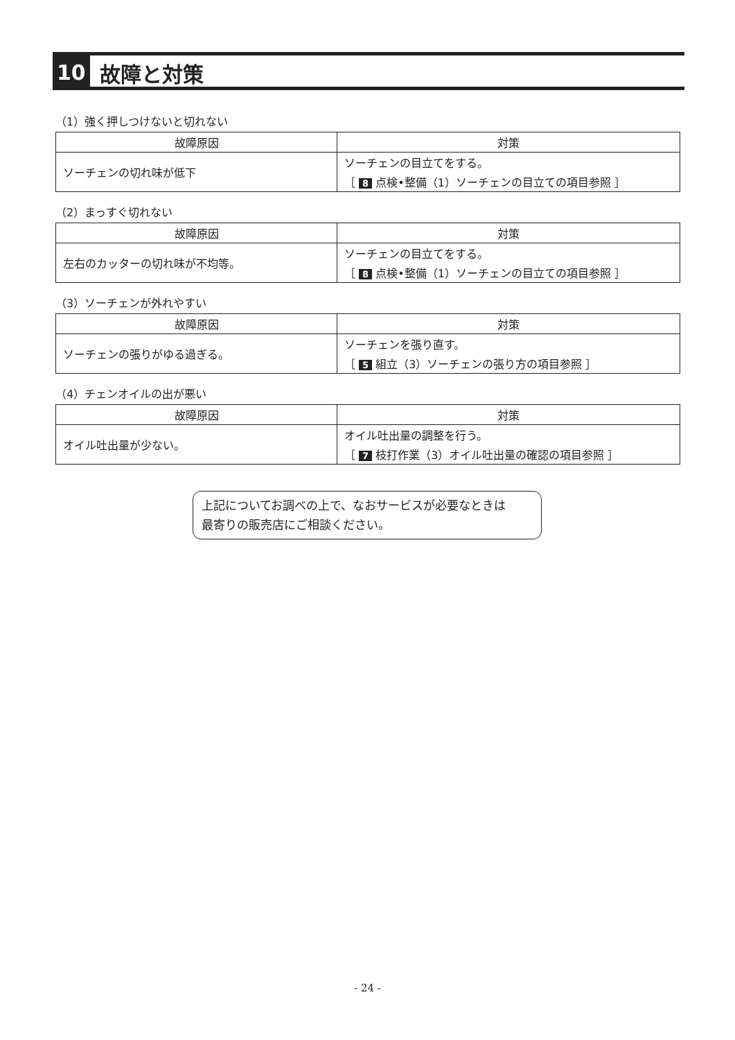10 故障と対策
（1）強く押しつけないと切れない
| 故障原因 | 対策 |
| --- | --- |
| ソーチェンの切れ味が低下 | ソーチェンの目立てをする。 ［ 8 点検•整備（1）ソーチェンの目立ての項目参照 ］ |
（2）まっすぐ切れない
| 故障原因 | 対策 |
| --- | --- |
| 左右のカッターの切れ味が不均等。 | ソーチェンの目立てをする。 ［ 8 点検•整備（1）ソーチェンの目立ての項目参照 ］ |
（3）ソーチェンが外れやすい
| 故障原因 | 対策 |
| --- | --- |
| ソーチェンの張りがゆる過ぎる。 | ソーチェンを張り直す。 ［ 5 組立（3）ソーチェンの張り方の項目参照 ］ |
（4）チェンオイルの出が悪い
| 故障原因 | 対策 |
| --- | --- |
| オイル吐出量が少ない。 | オイル吐出量の調整を行う。 ［ 7 枝打作業（3）オイル吐出量の確認の項目参照 ］ |
上記についてお調べの上で、なおサービスが必要なときは
最寄りの販売店にご相談ください。
- 24 -